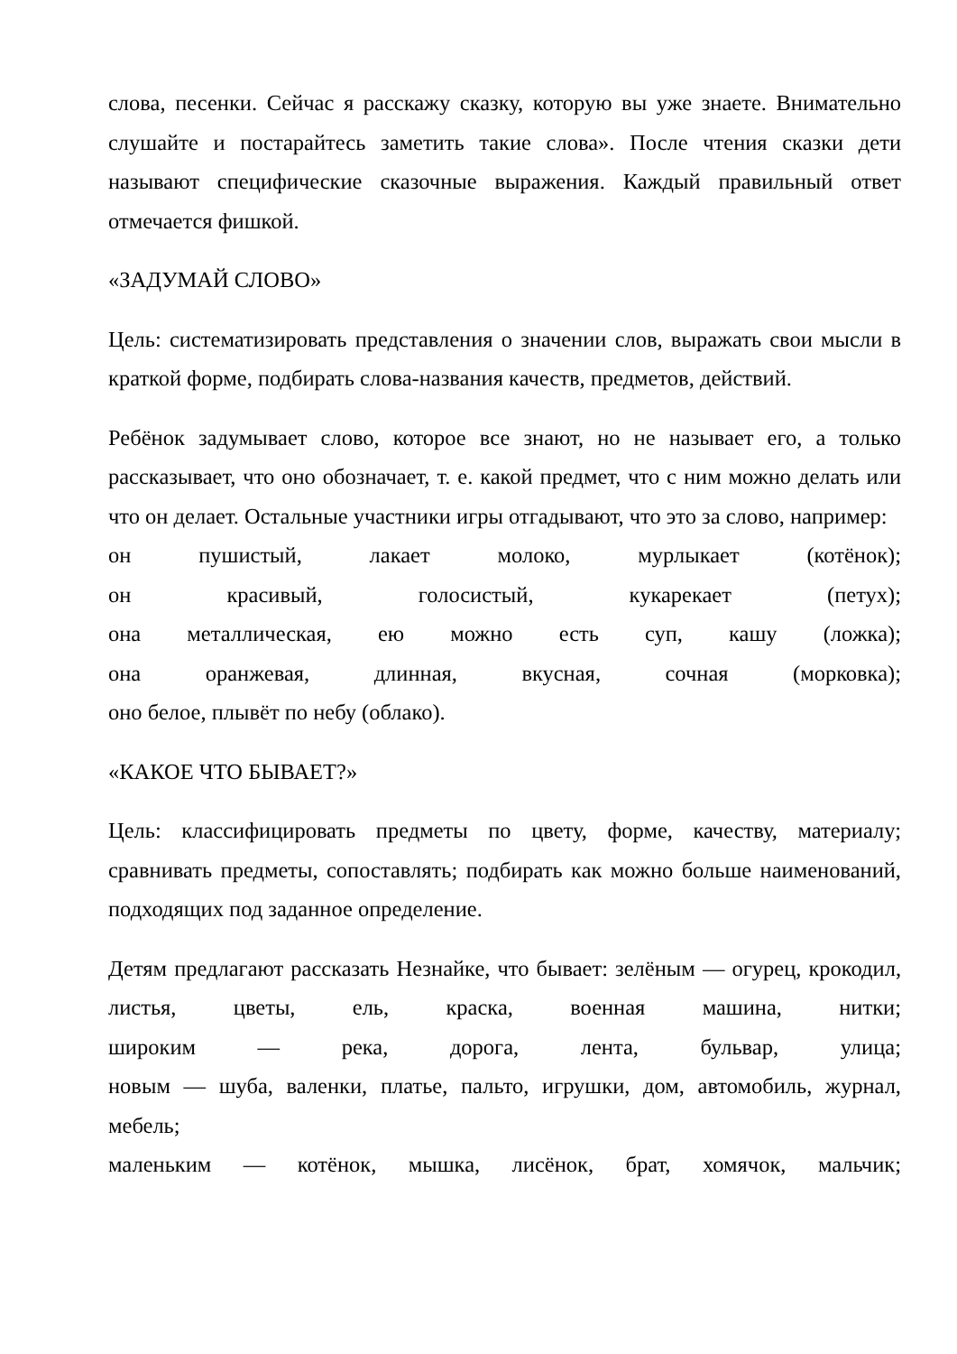слова, песенки. Сейчас я расскажу сказку, которую вы уже знаете. Внимательно слушайте и постарайтесь заметить такие слова». После чтения сказки дети называют специфические сказочные выражения. Каждый правильный ответ отмечается фишкой.
«ЗАДУМАЙ СЛОВО»
Цель: систематизировать представления о значении слов, выражать свои мысли в краткой форме, подбирать слова-названия качеств, предметов, действий.
Ребёнок задумывает слово, которое все знают, но не называет его, а только рассказывает, что оно обозначает, т. е. какой предмет, что с ним можно делать или что он делает. Остальные участники игры отгадывают, что это за слово, например:
он пушистый, лакает молоко, мурлыкает (котёнок);
он красивый, голосистый, кукарекает (петух);
она металлическая, ею можно есть суп, кашу (ложка);
она оранжевая, длинная, вкусная, сочная (морковка);
оно белое, плывёт по небу (облако).
«КАКОЕ ЧТО БЫВАЕТ?»
Цель: классифицировать предметы по цвету, форме, качеству, материалу; сравнивать предметы, сопоставлять; подбирать как можно больше наименований, подходящих под заданное определение.
Детям предлагают рассказать Незнайке, что бывает: зелёным — огурец, крокодил,
листья, цветы, ель, краска, военная машина, нитки;
широким — река, дорога, лента, бульвар, улица;
новым — шуба, валенки, платье, пальто, игрушки, дом, автомобиль, журнал,
мебель;
маленьким — котёнок, мышка, лисёнок, брат, хомячок, мальчик;